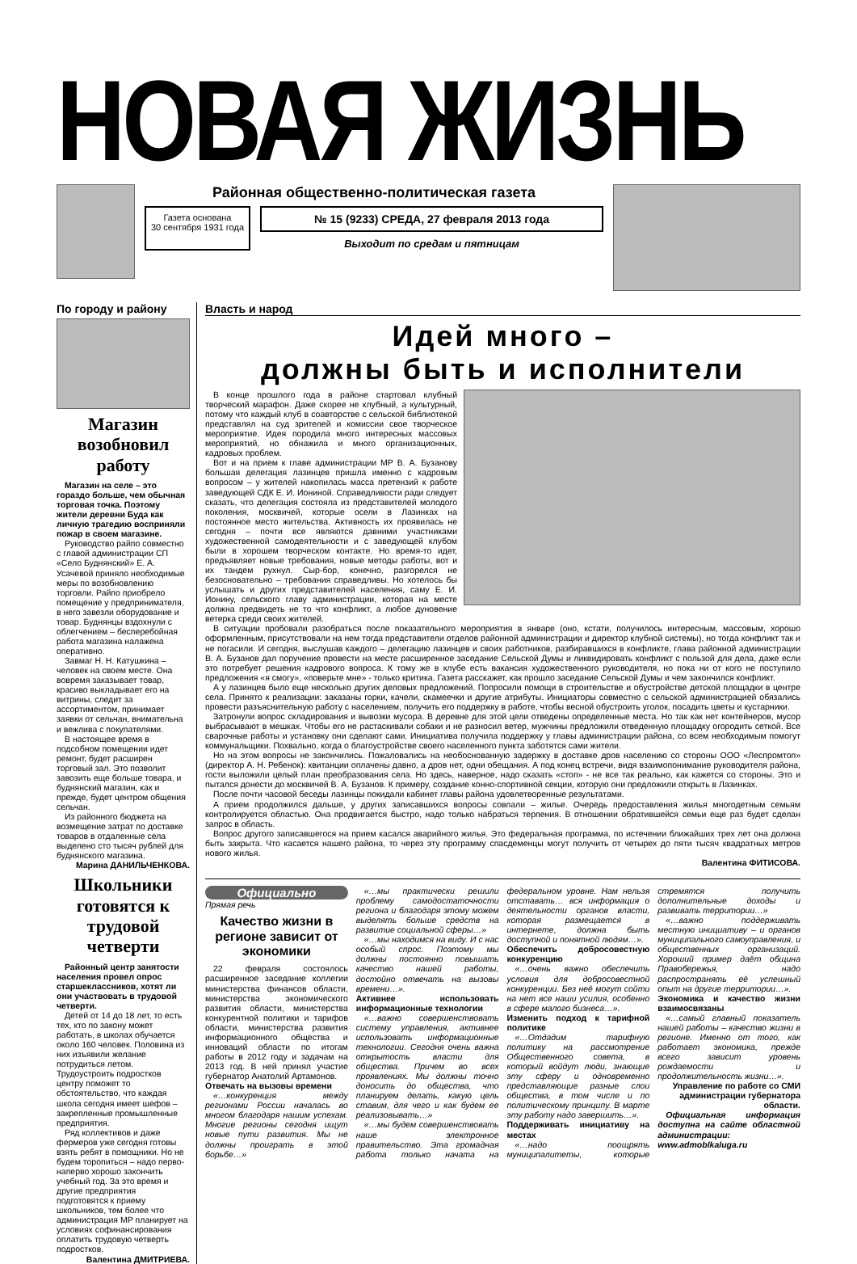НОВАЯ ЖИЗНЬ
Районная общественно-политическая газета
Газета основана
30 сентября 1931 года
№ 15 (9233) СРЕДА, 27 февраля 2013 года
Выходит по средам и пятницам
По городу и району
Магазин возобновил работу
Магазин на селе – это гораздо больше, чем обычная торговая точка. Поэтому жители деревни Буда как личную трагедию восприняли пожар в своем магазине.
Руководство райпо совместно с главой администрации СП «Село Буднянский» Е. А. Усачевой приняло необходимые меры по возобновлению торговли. Райпо приобрело помещение у предпринимателя, в него завезли оборудование и товар. Буднянцы вздохнули с облегчением – бесперебойная работа магазина налажена оперативно.
Завмаг Н. Н. Катушкина – человек на своем месте. Она вовремя заказывает товар, красиво выкладывает его на витрины, следит за ассортиментом, принимает заявки от сельчан, внимательна и вежлива с покупателями.
В настоящее время в подсобном помещении идет ремонт, будет расширен торговый зал. Это позволит завозить еще больше товара, и буднянский магазин, как и прежде, будет центром общения сельчан.
Из районного бюджета на возмещение затрат по доставке товаров в отдаленные села выделено сто тысяч рублей для буднянского магазина.
Марина ДАНИЛЬЧЕНКОВА.
Школьники готовятся к трудовой четверти
Районный центр занятости населения провел опрос старшеклассников, хотят ли они участвовать в трудовой четверти.
Детей от 14 до 18 лет, то есть тех, кто по закону может работать, в школах обучается около 160 человек. Половина из них изъявили желание потрудиться летом. Трудоустроить подростков центру поможет то обстоятельство, что каждая школа сегодня имеет шефов – закрепленные промышленные предприятия.
Ряд коллективов и даже фермеров уже сегодня готовы взять ребят в помощники. Но не будем торопиться – надо перво-наперво хорошо закончить учебный год. За это время и другие предприятия подготовятся к приему школьников, тем более что администрация МР планирует на условиях софинансирования оплатить трудовую четверть подростков.
Валентина ДМИТРИЕВА.
Власть и народ
Идей много –
должны быть и исполнители
В конце прошлого года в районе стартовал клубный творческий марафон. Даже скорее не клубный, а культурный, потому что каждый клуб в соавторстве с сельской библиотекой представлял на суд зрителей и комиссии свое творческое мероприятие. Идея породила много интересных массовых мероприятий, но обнажила и много организационных, кадровых проблем.
Вот и на прием к главе администрации МР В. А. Бузанову большая делегация лазинцев пришла именно с кадровым вопросом – у жителей накопилась масса претензий к работе заведующей СДК Е. И. Иониной. Справедливости ради следует сказать, что делегация состояла из представителей молодого поколения, москвичей, которые осели в Лазинках на постоянное место жительства. Активность их проявилась не сегодня – почти все являются давними участниками художественной самодеятельности и с заведующей клубом были в хорошем творческом контакте. Но время-то идет, предъявляет новые требования, новые методы работы, вот и их тандем рухнул. Сыр-бор, конечно, разгорелся не безосновательно – требования справедливы. Но хотелось бы услышать и других представителей населения, саму Е. И. Ионину, сельского главу администрации, которая на месте должна предвидеть не то что конфликт, а любое дуновение ветерка среди своих жителей.
В ситуации пробовали разобраться после показательного мероприятия в январе (оно, кстати, получилось интересным, массовым, хорошо оформленным, присутствовали на нем тогда представители отделов районной администрации и директор клубной системы), но тогда конфликт так и не погасили. И сегодня, выслушав каждого – делегацию лазинцев и своих работников, разбиравшихся в конфликте, глава районной администрации В. А. Бузанов дал поручение провести на месте расширенное заседание Сельской Думы и ликвидировать конфликт с пользой для дела, даже если это потребует решения кадрового вопроса. К тому же в клубе есть вакансия художественного руководителя, но пока ни от кого не поступило предложения «я смогу», «поверьте мне» - только критика. Газета расскажет, как прошло заседание Сельской Думы и чем закончился конфликт.
А у лазинцев было еще несколько других деловых предложений. Попросили помощи в строительстве и обустройстве детской площадки в центре села. Принято к реализации: заказаны горки, качели, скамеечки и другие атрибуты. Инициаторы совместно с сельской администрацией обязались провести разъяснительную работу с населением, получить его поддержку в работе, чтобы весной обустроить уголок, посадить цветы и кустарники.
Затронули вопрос складирования и вывозки мусора. В деревне для этой цели отведены определенные места. Но так как нет контейнеров, мусор выбрасывают в мешках. Чтобы его не растаскивали собаки и не разносил ветер, мужчины предложили отведенную площадку огородить сеткой. Все сварочные работы и установку они сделают сами. Инициатива получила поддержку у главы администрации района, со всем необходимым помогут коммунальщики. Похвально, когда о благоустройстве своего населенного пункта заботятся сами жители.
Но на этом вопросы не закончились. Пожаловались на необоснованную задержку в доставке дров населению со стороны ООО «Леспромтоп» (директор А. Н. Ребенок): квитанции оплачены давно, а дров нет, одни обещания. А под конец встречи, видя взаимопонимание руководителя района, гости выложили целый план преобразования села. Но здесь, наверное, надо сказать «стоп» - не все так реально, как кажется со стороны. Это и пытался донести до москвичей В. А. Бузанов. К примеру, создание конно-спортивной секции, которую они предложили открыть в Лазинках.
После почти часовой беседы лазинцы покидали кабинет главы района удовлетворенные результатами.
А прием продолжился дальше, у других записавшихся вопросы совпали – жилье. Очередь предоставления жилья многодетным семьям контролируется областью. Она продвигается быстро, надо только набраться терпения. В отношении обратившейся семьи еще раз будет сделан запрос в область.
Вопрос другого записавшегося на прием касался аварийного жилья. Это федеральная программа, по истечении ближайших трех лет она должна быть закрыта. Что касается нашего района, то через эту программу спасдеменцы могут получить от четырех до пяти тысяч квадратных метров нового жилья.
Валентина ФИТИСОВА.
Официально
Прямая речь
Качество жизни в регионе зависит от экономики
22 февраля состоялось расширенное заседание коллегии министерства финансов области, министерства экономического развития области, министерства конкурентной политики и тарифов области, министерства развития информационного общества и инноваций области по итогам работы в 2012 году и задачам на 2013 год. В ней принял участие губернатор Анатолий Артамонов.
Отвечать на вызовы времени
«…конкуренция между регионами России началась во многом благодаря нашим успехам. Многие регионы сегодня ищут новые пути развития. Мы не должны проиграть в этой борьбе…»
«…мы практически решили проблему самодостаточности региона и благодаря этому можем выделять больше средств на развитие социальной сферы…»
«…мы находимся на виду. И с нас особый спрос. Поэтому мы должны постоянно повышать качество нашей работы, достойно отвечать на вызовы времени…».
Активнее использовать информационные технологии
«…важно совершенствовать систему управления, активнее использовать информационные технологии. Сегодня очень важна открытость власти для общества. Причем во всех проявлениях. Мы должны точно доносить до общества, что планируем делать, какую цель ставим, для чего и как будем ее реализовывать…»
«…мы будем совершенствовать наше электронное правительство. Эта громадная работа только начата на федеральном уровне. Нам нельзя отставать… вся информация о деятельности органов власти, которая размещается в интернете, должна быть доступной и понятной людям…».
Обеспечить добросовестную конкуренцию
«…очень важно обеспечить условия для добросовестной конкуренции. Без неё могут сойти на нет все наши усилия, особенно в сфере малого бизнеса…».
Изменить подход к тарифной политике
«…Отдадим тарифную политику на рассмотрение Общественного совета, в который войдут люди, знающие эту сферу и одновременно представляющие разные слои общества, в том числе и по политическому принципу. В марте эту работу надо завершить…».
Поддерживать инициативу на местах
«…надо поощрять муниципалитеты, которые стремятся получить дополнительные доходы и развивать территории…»
«…важно поддерживать местную инициативу – и органов муниципального самоуправления, и общественных организаций. Хороший пример даёт община Правобережья, надо распространять её успешный опыт на другие территории…».
Экономика и качество жизни взаимосвязаны
«…самый главный показатель нашей работы – качество жизни в регионе. Именно от того, как работает экономика, прежде всего зависит уровень рождаемости и продолжительность жизни…».
Управление по работе со СМИ администрации губернатора области.
Официальная информация доступна на сайте областной администрации: www.admoblkaluga.ru